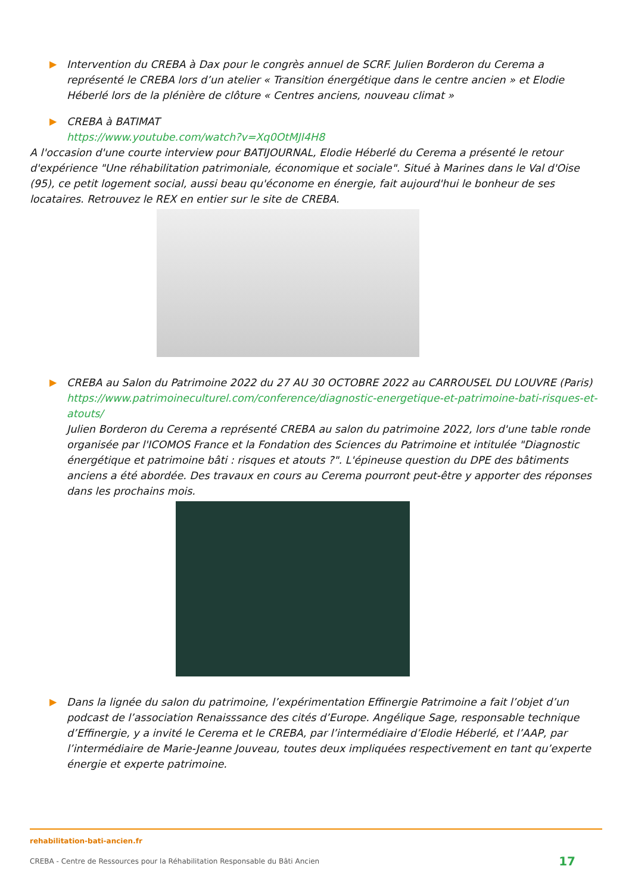▶ Intervention du CREBA à Dax pour le congrès annuel de SCRF. Julien Borderon du Cerema a représenté le CREBA lors d’un atelier « Transition énergétique dans le centre ancien » et Elodie Héberlé lors de la plénière de clôture « Centres anciens, nouveau climat »
▶ CREBA à BATIMAT
https://www.youtube.com/watch?v=Xq0OtMJI4H8
A l'occasion d'une courte interview pour BATIJOURNAL, Elodie Héberlé du Cerema a présenté le retour d'expérience "Une réhabilitation patrimoniale, économique et sociale". Situé à Marines dans le Val d'Oise (95), ce petit logement social, aussi beau qu'économe en énergie, fait aujourd'hui le bonheur de ses locataires. Retrouvez le REX en entier sur le site de CREBA.
▶ CREBA au Salon du Patrimoine 2022 du 27 AU 30 OCTOBRE 2022 au CARROUSEL DU LOUVRE (Paris)
https://www.patrimoineculturel.com/conference/diagnostic-energetique-et-patrimoine-bati-risques-et-atouts/
Julien Borderon du Cerema a représenté CREBA au salon du patrimoine 2022, lors d'une table ronde organisée par l'ICOMOS France et la Fondation des Sciences du Patrimoine et intitulée "Diagnostic énergétique et patrimoine bâti : risques et atouts ?". L'épineuse question du DPE des bâtiments anciens a été abordée. Des travaux en cours au Cerema pourront peut-être y apporter des réponses dans les prochains mois.
▶ Dans la lignée du salon du patrimoine, l’expérimentation Effinergie Patrimoine a fait l’objet d’un podcast de l’association Renaisssance des cités d’Europe. Angélique Sage, responsable technique d’Effinergie, y a invité le Cerema et le CREBA, par l’intermédiaire d’Elodie Héberlé, et l’AAP, par l’intermédiaire de Marie-Jeanne Jouveau, toutes deux impliquées respectivement en tant qu’experte énergie et experte patrimoine.
rehabilitation-bati-ancien.fr
CREBA - Centre de Ressources pour la Réhabilitation Responsable du Bâti Ancien 17